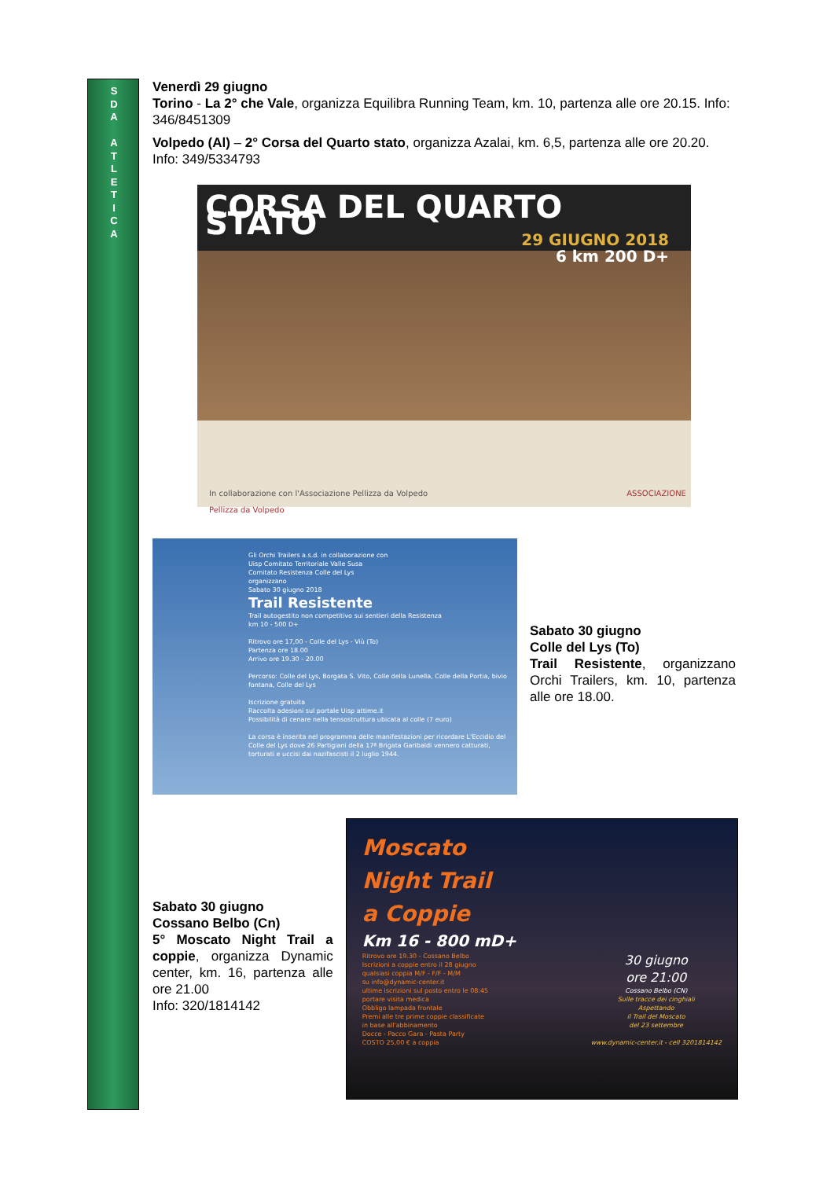S
D
A
A
T
L
E
T
I
C
A
Venerdì 29 giugno
Torino - La 2° che Vale, organizza Equilibra Running Team, km. 10, partenza alle ore 20.15. Info: 346/8451309
Volpedo (Al) – 2° Corsa del Quarto stato, organizza Azalai, km. 6,5, partenza alle ore 20.20. Info: 349/5334793
CORSA DEL QUARTO STATO
29 GIUGNO 2018
6 km 200 D+
In collaborazione con l'Associazione Pellizza da Volpedo ASSOCIAZIONE Pellizza da Volpedo
Gli Orchi Trailers a.s.d. in collaborazione con
Uisp Comitato Territoriale Valle Susa
Comitato Resistenza Colle del Lys
organizzano
Sabato 30 giugno 2018
Trail Resistente
Trail autogestito non competitivo sui sentieri della Resistenza
km 10 - 500 D+
Ritrovo ore 17,00 - Colle del Lys - Viù (To)
Partenza ore 18.00
Arrivo ore 19.30 - 20.00
Percorso: Colle del Lys, Borgata S. Vito, Colle della Lunella, Colle della Portia, bivio fontana, Colle del Lys
Iscrizione gratuita
Raccolta adesioni sul portale Uisp attime.it
Possibilità di cenare nella tensostruttura ubicata al colle (7 euro)
La corsa è inserita nel programma delle manifestazioni per ricordare L'Eccidio del Colle del Lys dove 26 Partigiani della 17ª Brigata Garibaldi vennero catturati, torturati e uccisi dai nazifascisti il 2 luglio 1944.
UISP sportpertutti
Sabato 30 giugno
Colle del Lys (To)
Trail Resistente, organizzano Orchi Trailers, km. 10, partenza alle ore 18.00.
Sabato 30 giugno
Cossano Belbo (Cn)
5° Moscato Night Trail a coppie, organizza Dynamic center, km. 16, partenza alle ore 21.00
Info: 320/1814142
Moscato
Night Trail
a Coppie
Km 16 - 800 mD+
Ritrovo ore 19.30 - Cossano Belbo
Iscrizioni a coppie entro il 28 giugno
qualsiasi coppia M/F - F/F - M/M
su info@dynamic-center.it
ultime iscrizioni sul posto entro le 08:45
portare visita medica
Obbligo lampada frontale
Premi alle tre prime coppie classificate
in base all'abbinamento
Docce - Pacco Gara - Pasta Party
COSTO 25,00 € a coppia
30 giugno
ore 21:00
Cossano Belbo (CN)
Sulle tracce dei cinghiali
Aspettando
il Trail del Moscato
del 23 settembre
www.dynamic-center.it - cell 3201814142